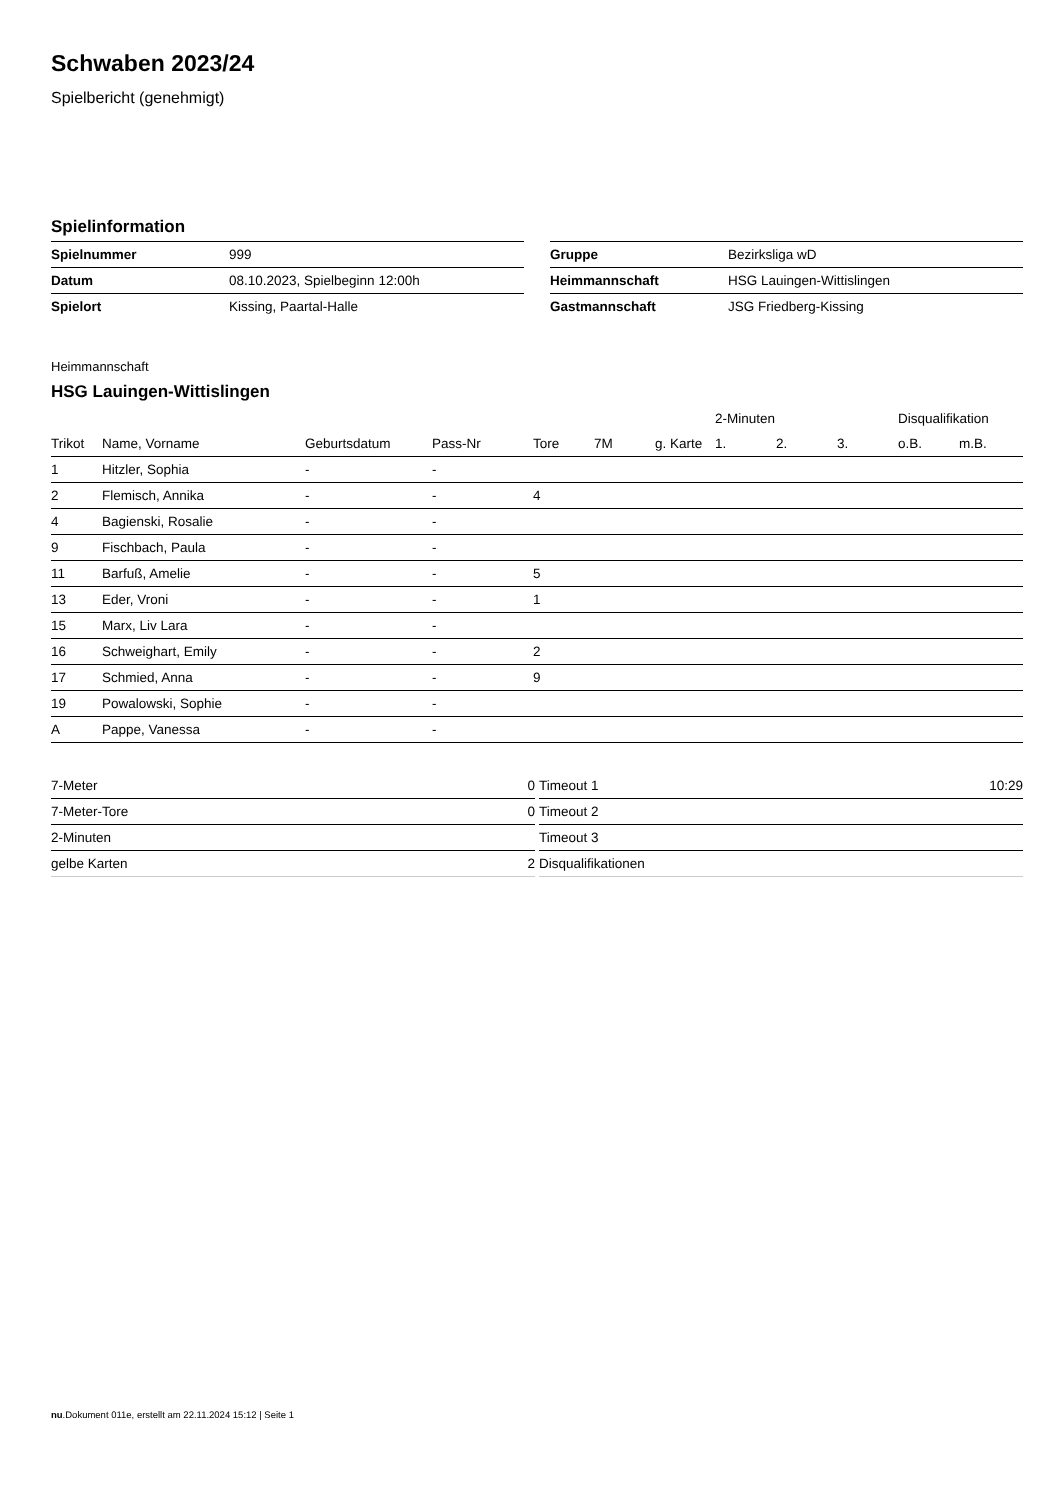Schwaben 2023/24
Spielbericht (genehmigt)
Spielinformation
| Spielnummer | 999 |
| Datum | 08.10.2023, Spielbeginn 12:00h |
| Spielort | Kissing, Paartal-Halle |
| Gruppe | Bezirksliga wD |
| Heimmannschaft | HSG Lauingen-Wittislingen |
| Gastmannschaft | JSG Friedberg-Kissing |
Heimmannschaft
HSG Lauingen-Wittislingen
| | | | | | | | 2-Minuten | | | Disqualifikation | |
| Trikot | Name, Vorname | Geburtsdatum | Pass-Nr | Tore | 7M | g. Karte | 1. | 2. | 3. | o.B. | m.B. |
| 1 | Hitzler, Sophia | - | - | | | | | | | | |
| 2 | Flemisch, Annika | - | - | 4 | | | | | | | |
| 4 | Bagienski, Rosalie | - | - | | | | | | | | |
| 9 | Fischbach, Paula | - | - | | | | | | | | |
| 11 | Barfuß, Amelie | - | - | 5 | | | | | | | |
| 13 | Eder, Vroni | - | - | 1 | | | | | | | |
| 15 | Marx, Liv Lara | - | - | | | | | | | | |
| 16 | Schweighart, Emily | - | - | 2 | | | | | | | |
| 17 | Schmied, Anna | - | - | 9 | | | | | | | |
| 19 | Powalowski, Sophie | - | - | | | | | | | | |
| A | Pappe, Vanessa | - | - | | | | | | | | |
| 7-Meter | 0 |
| 7-Meter-Tore | 0 |
| 2-Minuten | |
| gelbe Karten | 2 |
| Timeout 1 | 10:29 |
| Timeout 2 | |
| Timeout 3 | |
| Disqualifikationen | |
nu.Dokument 011e, erstellt am 22.11.2024 15:12 | Seite 1